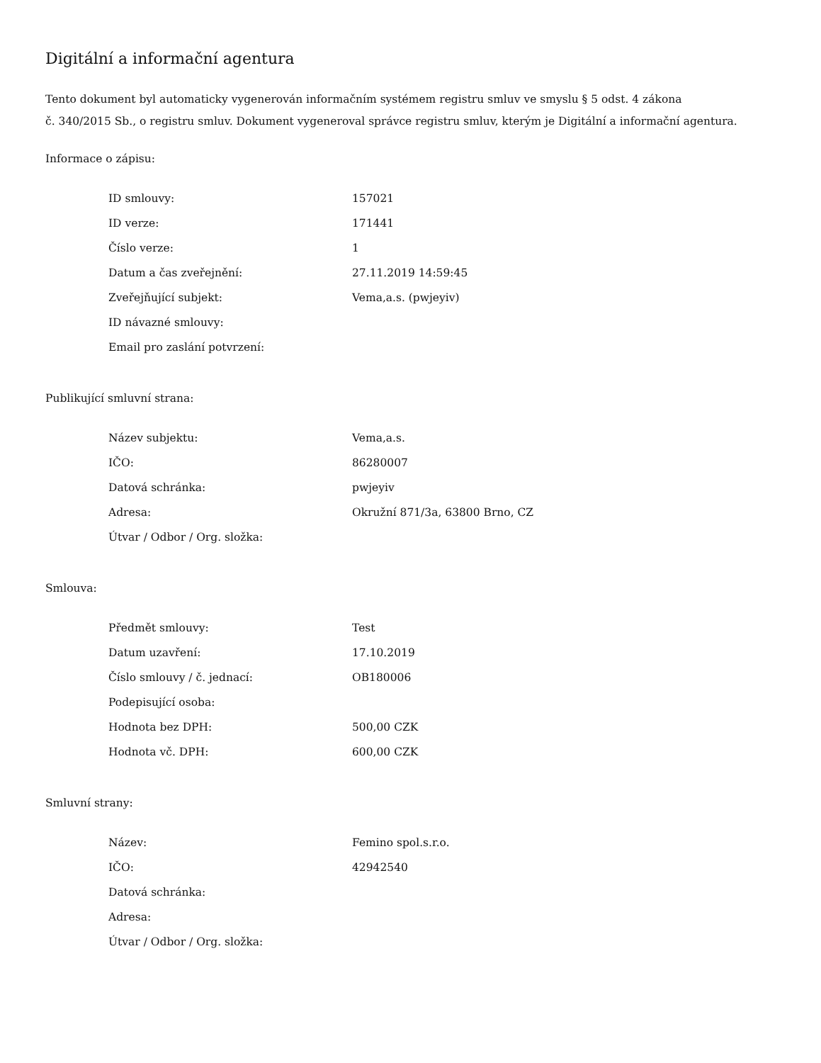Digitální a informační agentura
Tento dokument byl automaticky vygenerován informačním systémem registru smluv ve smyslu § 5 odst. 4 zákona
č. 340/2015 Sb., o registru smluv. Dokument vygeneroval správce registru smluv, kterým je Digitální a informační agentura.
Informace o zápisu:
| ID smlouvy: | 157021 |
| ID verze: | 171441 |
| Číslo verze: | 1 |
| Datum a čas zveřejnění: | 27.11.2019 14:59:45 |
| Zveřejňující subjekt: | Vema,a.s. (pwjeyiv) |
| ID návazné smlouvy: | |
| Email pro zaslání potvrzení: | |
Publikující smluvní strana:
| Název subjektu: | Vema,a.s. |
| IČO: | 86280007 |
| Datová schránka: | pwjeyiv |
| Adresa: | Okružní 871/3a, 63800 Brno, CZ |
| Útvar / Odbor / Org. složka: | |
Smlouva:
| Předmět smlouvy: | Test |
| Datum uzavření: | 17.10.2019 |
| Číslo smlouvy / č. jednací: | OB180006 |
| Podepisující osoba: | |
| Hodnota bez DPH: | 500,00 CZK |
| Hodnota vč. DPH: | 600,00 CZK |
Smluvní strany:
| Název: | Femino spol.s.r.o. |
| IČO: | 42942540 |
| Datová schránka: | |
| Adresa: | |
| Útvar / Odbor / Org. složka: | |